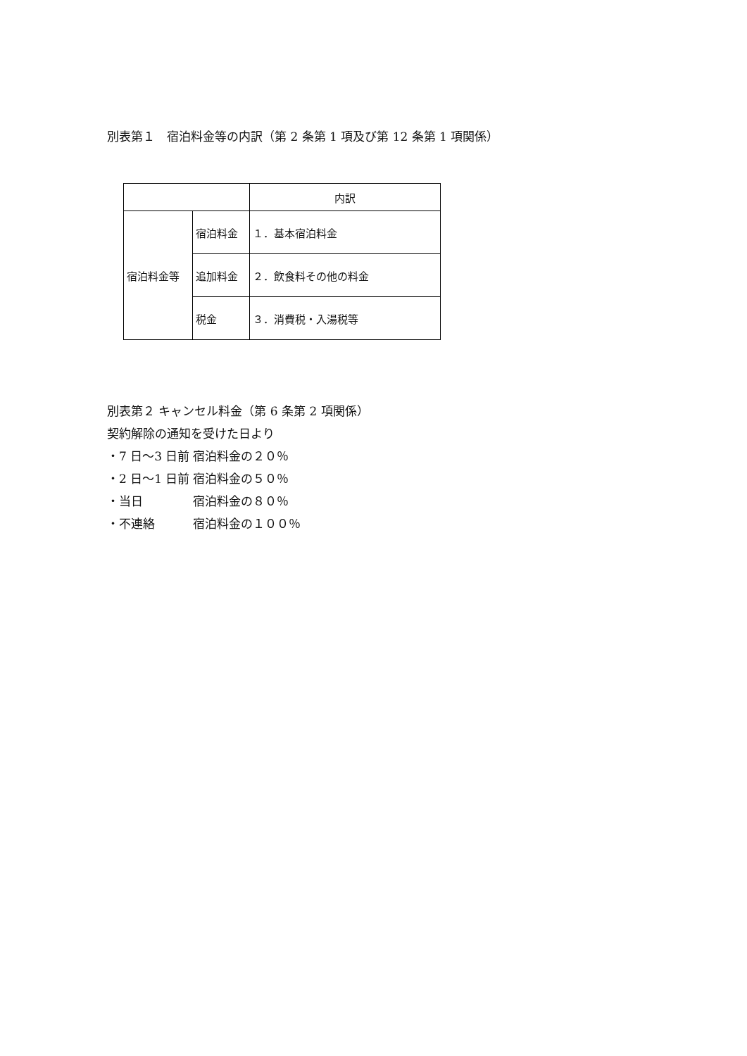別表第１　宿泊料金等の内訳（第 2 条第 1 項及び第 12 条第 1 項関係）
| | | 内訳 |
| --- | --- | --- |
| 宿泊料金等 | 宿泊料金 | １．基本宿泊料金 |
| | 追加料金 | ２．飲食料その他の料金 |
| | 税金 | ３．消費税・入湯税等 |
別表第２ キャンセル料金（第 6 条第 2 項関係）
契約解除の通知を受けた日より
・7 日～3 日前 宿泊料金の２０％
・2 日～1 日前 宿泊料金の５０％
・当日 宿泊料金の８０％
・不連絡 宿泊料金の１００％